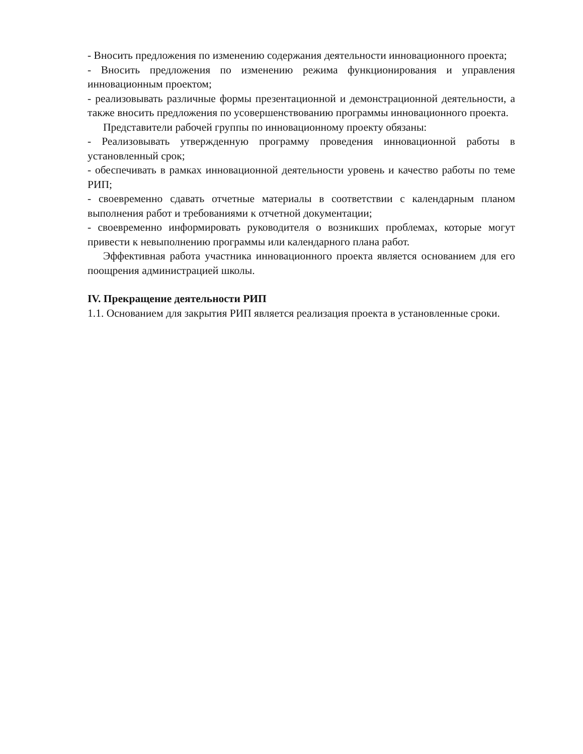- Вносить предложения по изменению содержания деятельности инновационного проекта;
- Вносить предложения по изменению режима функционирования и управления инновационным проектом;
- реализовывать различные формы презентационной и демонстрационной деятельности, а также вносить предложения по усовершенствованию программы инновационного проекта.
Представители рабочей группы по инновационному проекту обязаны:
- Реализовывать утвержденную программу проведения инновационной работы в установленный срок;
- обеспечивать в рамках инновационной деятельности уровень и качество работы по теме РИП;
- своевременно сдавать отчетные материалы в соответствии с календарным планом выполнения работ и требованиями к отчетной документации;
- своевременно информировать руководителя о возникших проблемах, которые могут привести к невыполнению программы или календарного плана работ.
Эффективная работа участника инновационного проекта является основанием для его поощрения администрацией школы.
IV. Прекращение деятельности РИП
1.1. Основанием для закрытия РИП является реализация проекта в установленные сроки.